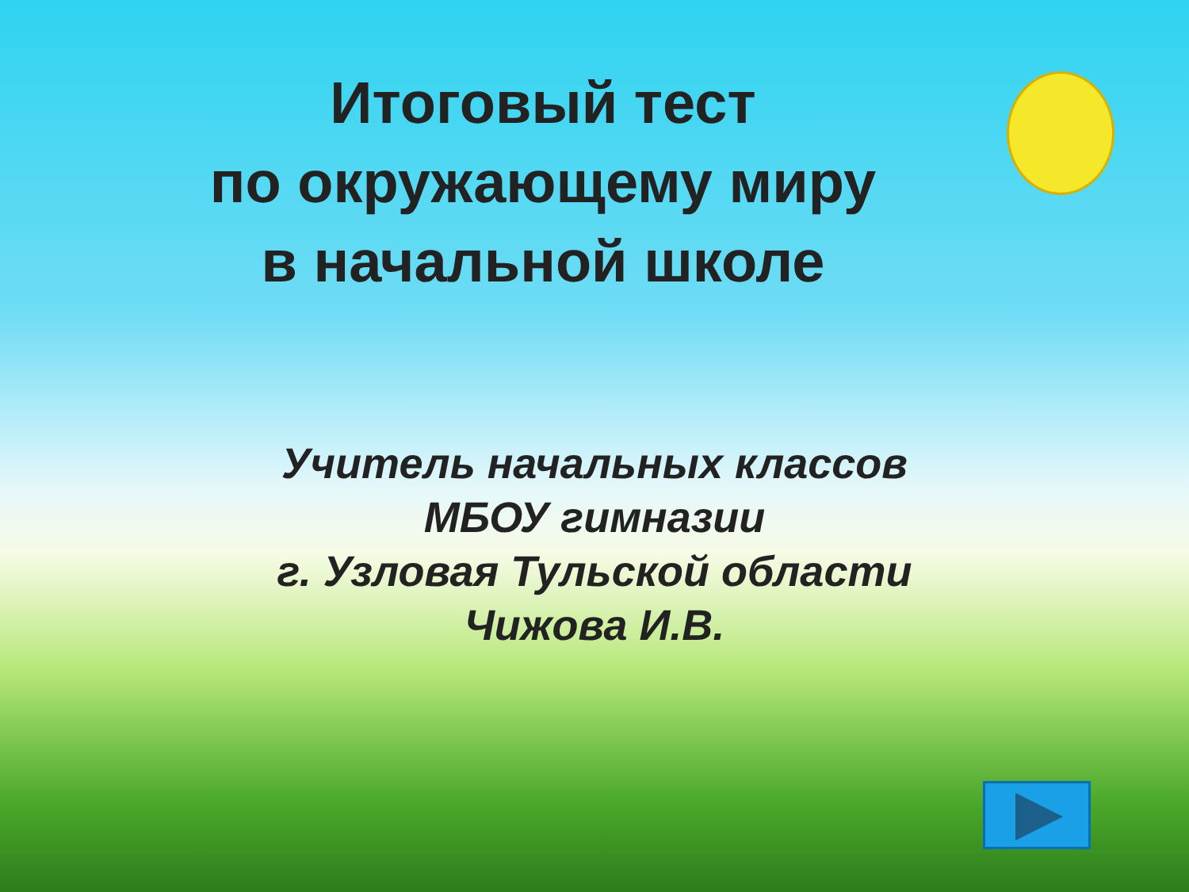Итоговый тест
по окружающему миру
в начальной школе
Учитель начальных классов
МБОУ гимназии
г. Узловая Тульской области
Чижова И.В.